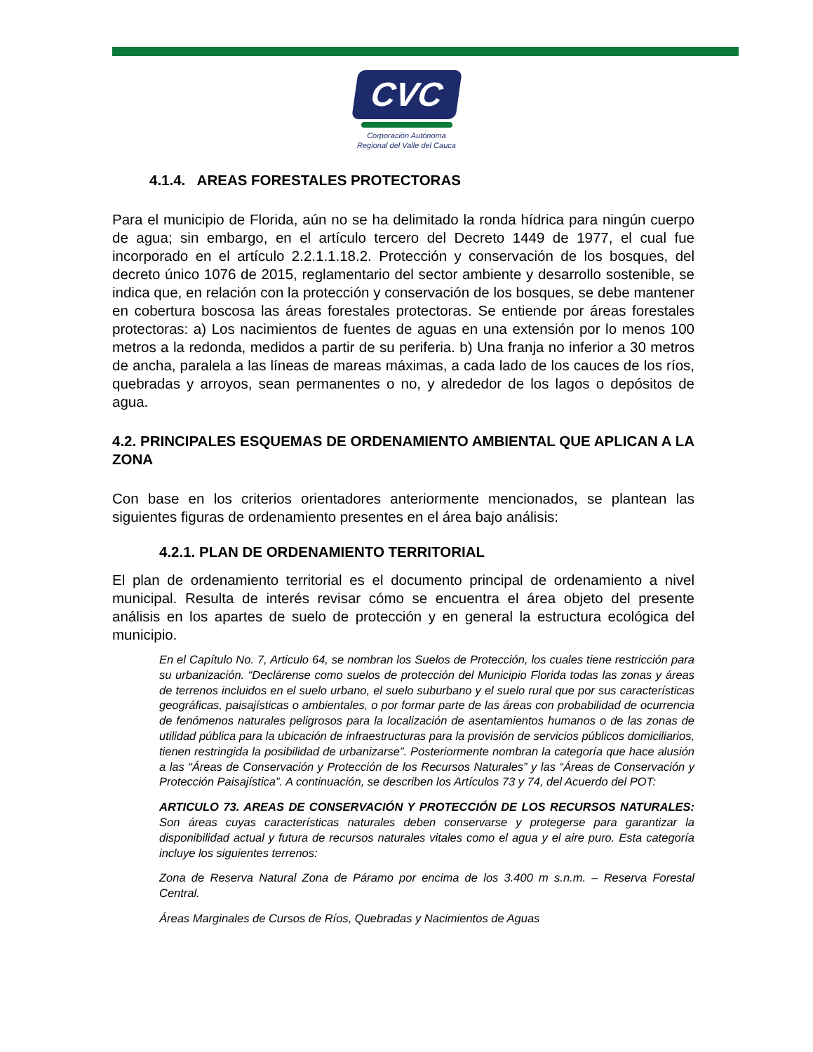CVC
Corporación Autónoma
Regional del Valle del Cauca
4.1.4. AREAS FORESTALES PROTECTORAS
Para el municipio de Florida, aún no se ha delimitado la ronda hídrica para ningún cuerpo de agua; sin embargo, en el artículo tercero del Decreto 1449 de 1977, el cual fue incorporado en el artículo 2.2.1.1.18.2. Protección y conservación de los bosques, del decreto único 1076 de 2015, reglamentario del sector ambiente y desarrollo sostenible, se indica que, en relación con la protección y conservación de los bosques, se debe mantener en cobertura boscosa las áreas forestales protectoras. Se entiende por áreas forestales protectoras: a) Los nacimientos de fuentes de aguas en una extensión por lo menos 100 metros a la redonda, medidos a partir de su periferia. b) Una franja no inferior a 30 metros de ancha, paralela a las líneas de mareas máximas, a cada lado de los cauces de los ríos, quebradas y arroyos, sean permanentes o no, y alrededor de los lagos o depósitos de agua.
4.2. PRINCIPALES ESQUEMAS DE ORDENAMIENTO AMBIENTAL QUE APLICAN A LA ZONA
Con base en los criterios orientadores anteriormente mencionados, se plantean las siguientes figuras de ordenamiento presentes en el área bajo análisis:
4.2.1. PLAN DE ORDENAMIENTO TERRITORIAL
El plan de ordenamiento territorial es el documento principal de ordenamiento a nivel municipal. Resulta de interés revisar cómo se encuentra el área objeto del presente análisis en los apartes de suelo de protección y en general la estructura ecológica del municipio.
En el Capítulo No. 7, Articulo 64, se nombran los Suelos de Protección, los cuales tiene restricción para su urbanización. “Declárense como suelos de protección del Municipio Florida todas las zonas y áreas de terrenos incluidos en el suelo urbano, el suelo suburbano y el suelo rural que por sus características geográficas, paisajísticas o ambientales, o por formar parte de las áreas con probabilidad de ocurrencia de fenómenos naturales peligrosos para la localización de asentamientos humanos o de las zonas de utilidad pública para la ubicación de infraestructuras para la provisión de servicios públicos domiciliarios, tienen restringida la posibilidad de urbanizarse”. Posteriormente nombran la categoría que hace alusión a las “Áreas de Conservación y Protección de los Recursos Naturales” y las “Áreas de Conservación y Protección Paisajística”. A continuación, se describen los Artículos 73 y 74, del Acuerdo del POT:
ARTICULO 73. AREAS DE CONSERVACIÓN Y PROTECCIÓN DE LOS RECURSOS NATURALES: Son áreas cuyas características naturales deben conservarse y protegerse para garantizar la disponibilidad actual y futura de recursos naturales vitales como el agua y el aire puro. Esta categoría incluye los siguientes terrenos:
Zona de Reserva Natural Zona de Páramo por encima de los 3.400 m s.n.m. – Reserva Forestal Central.
Áreas Marginales de Cursos de Ríos, Quebradas y Nacimientos de Aguas